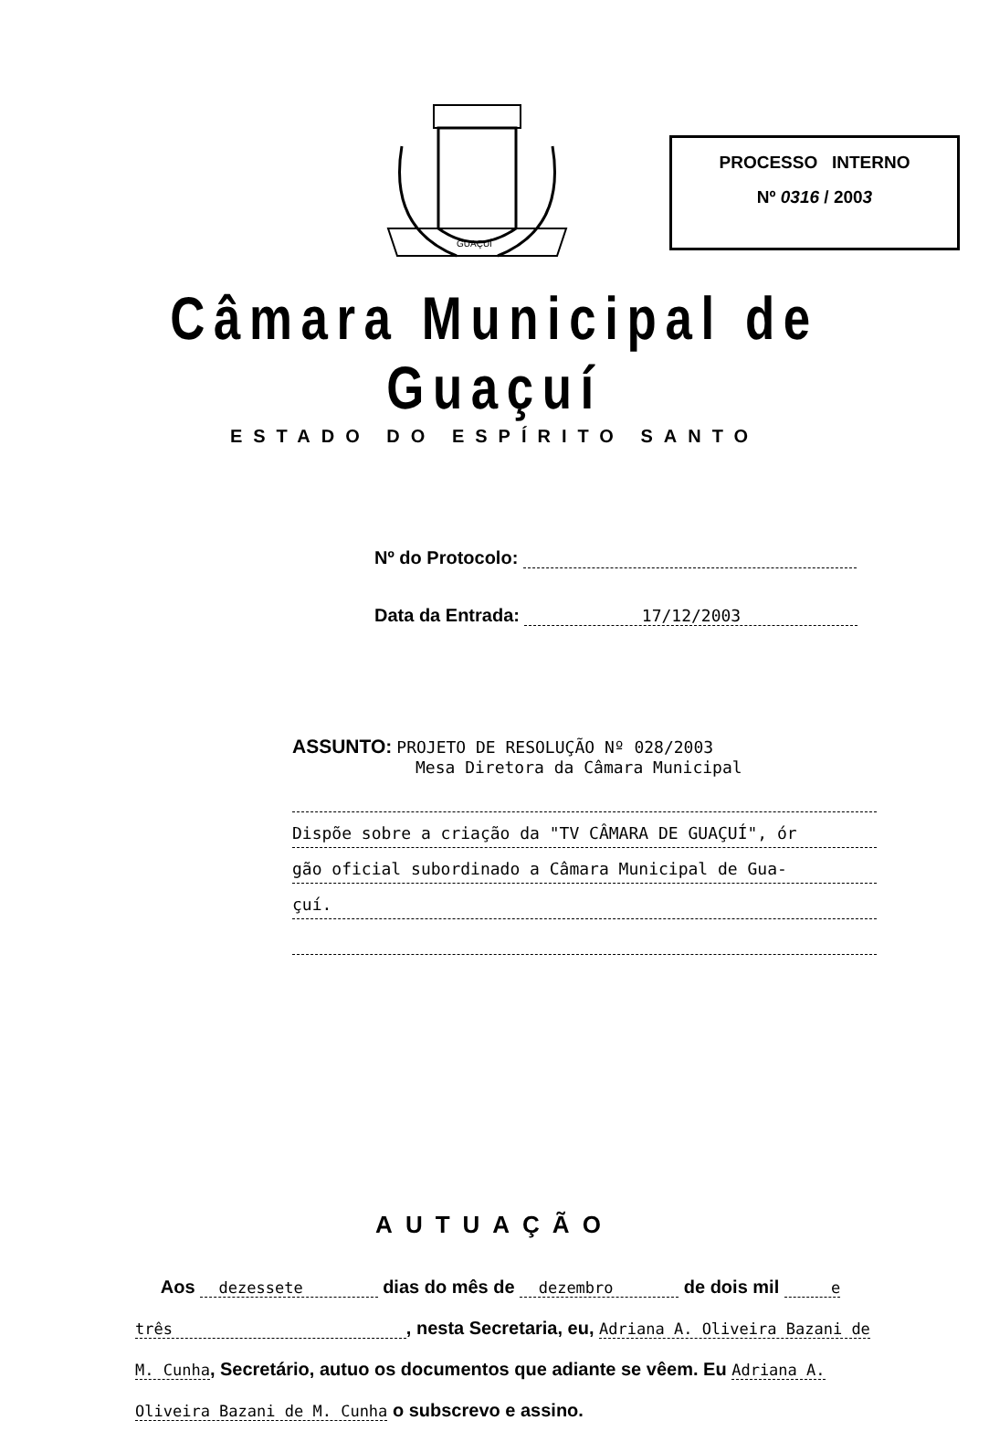GUAÇUÍ
PROCESSO INTERNO
Nº 0316 / 2003
Câmara Municipal de Guaçuí
ESTADO DO ESPÍRITO SANTO
Nº do Protocolo:
Data da Entrada: 17/12/2003
ASSUNTO: PROJETO DE RESOLUÇÃO Nº 028/2003
Mesa Diretora da Câmara Municipal
Dispõe sobre a criação da "TV CÂMARA DE GUAÇUÍ", ór
gão oficial subordinado a Câmara Municipal de Gua-
çuí.
AUTUAÇÃO
Aos dezessete dias do mês de dezembro de dois mil e três , nesta Secretaria, eu, Adriana A. Oliveira Bazani de M. Cunha, Secretário, autuo os documentos que adiante se vêem. Eu Adriana A. Oliveira Bazani de M. Cunha o subscrevo e assino.